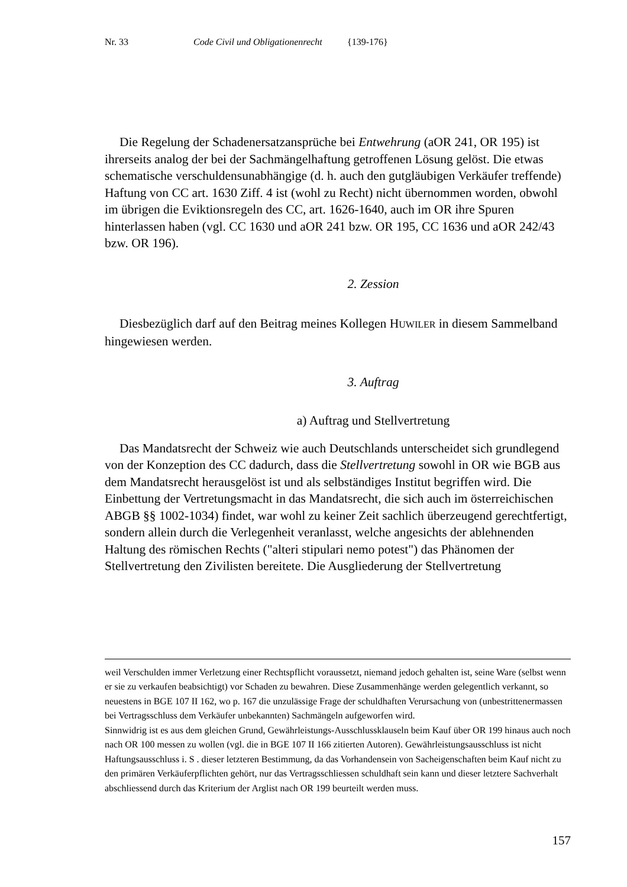Nr. 33 Code Civil und Obligationenrecht {139-176}
Die Regelung der Schadenersatzansprüche bei Entwehrung (aOR 241, OR 195) ist ihrerseits analog der bei der Sachmängelhaftung getroffenen Lösung gelöst. Die etwas schematische verschuldensunabhängige (d. h. auch den gutgläubigen Verkäufer treffende) Haftung von CC art. 1630 Ziff. 4 ist (wohl zu Recht) nicht übernommen worden, obwohl im übrigen die Eviktionsregeln des CC, art. 1626-1640, auch im OR ihre Spuren hinterlassen haben (vgl. CC 1630 und aOR 241 bzw. OR 195, CC 1636 und aOR 242/43 bzw. OR 196).
2. Zession
Diesbezüglich darf auf den Beitrag meines Kollegen HUWILER in diesem Sammelband hingewiesen werden.
3. Auftrag
a) Auftrag und Stellvertretung
Das Mandatsrecht der Schweiz wie auch Deutschlands unterscheidet sich grundlegend von der Konzeption des CC dadurch, dass die Stellvertretung sowohl in OR wie BGB aus dem Mandatsrecht herausgelöst ist und als selbständiges Institut begriffen wird. Die Einbettung der Vertretungsmacht in das Mandatsrecht, die sich auch im österreichischen ABGB §§ 1002-1034) findet, war wohl zu keiner Zeit sachlich überzeugend gerechtfertigt, sondern allein durch die Verlegenheit veranlasst, welche angesichts der ablehnenden Haltung des römischen Rechts ("alteri stipulari nemo potest") das Phänomen der Stellvertretung den Zivilisten bereitete. Die Ausgliederung der Stellvertretung
weil Verschulden immer Verletzung einer Rechtspflicht voraussetzt, niemand jedoch gehalten ist, seine Ware (selbst wenn er sie zu verkaufen beabsichtigt) vor Schaden zu bewahren. Diese Zusammenhänge werden gelegentlich verkannt, so neuestens in BGE 107 II 162, wo p. 167 die unzulässige Frage der schuldhaften Verursachung von (unbestrittenermassen bei Vertragsschluss dem Verkäufer unbekannten) Sachmängeln aufgeworfen wird.
Sinnwidrig ist es aus dem gleichen Grund, Gewährleistungs-Ausschlussklauseln beim Kauf über OR 199 hinaus auch noch nach OR 100 messen zu wollen (vgl. die in BGE 107 II 166 zitierten Autoren). Gewährleistungsausschluss ist nicht Haftungsausschluss i. S . dieser letzteren Bestimmung, da das Vorhandensein von Sacheigenschaften beim Kauf nicht zu den primären Verkäuferpflichten gehört, nur das Vertragsschliessen schuldhaft sein kann und dieser letztere Sachverhalt abschliessend durch das Kriterium der Arglist nach OR 199 beurteilt werden muss.
157